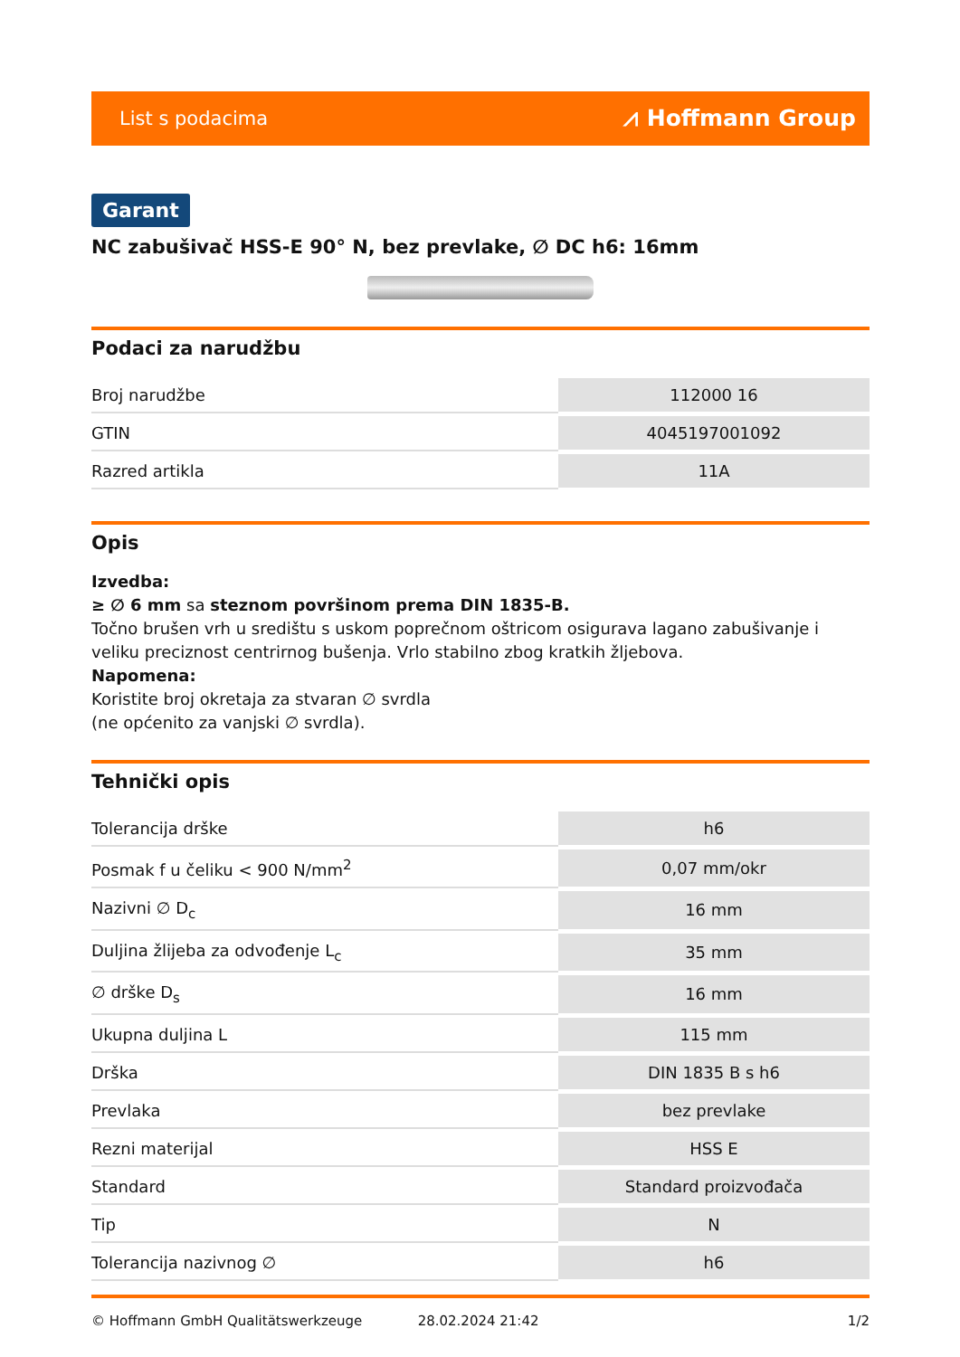List s podacima ⩘ Hoffmann Group
Garant
NC zabušivač HSS-E 90° N, bez prevlake, ∅ DC h6: 16mm
Podaci za narudžbu
| Broj narudžbe | 112000 16 |
| GTIN | 4045197001092 |
| Razred artikla | 11A |
Opis
Izvedba:
≥ ∅ 6 mm sa steznom površinom prema DIN 1835-B.
Točno brušen vrh u središtu s uskom poprečnom oštricom osigurava lagano zabušivanje i veliku preciznost centrirnog bušenja. Vrlo stabilno zbog kratkih žljebova.
Napomena:
Koristite broj okretaja za stvaran ∅ svrdla
(ne općenito za vanjski ∅ svrdla).
Tehnički opis
| Tolerancija drške | h6 |
| Posmak f u čeliku < 900 N/mm<sup>2</sup> | 0,07 mm/okr |
| Nazivni ∅ D<sub>c</sub> | 16 mm |
| Duljina žlijeba za odvođenje L<sub>c</sub> | 35 mm |
| ∅ drške D<sub>s</sub> | 16 mm |
| Ukupna duljina L | 115 mm |
| Drška | DIN 1835 B s h6 |
| Prevlaka | bez prevlake |
| Rezni materijal | HSS E |
| Standard | Standard proizvođača |
| Tip | N |
| Tolerancija nazivnog ∅ | h6 |
© Hoffmann GmbH Qualitätswerkzeuge 28.02.2024 21:42 1/2